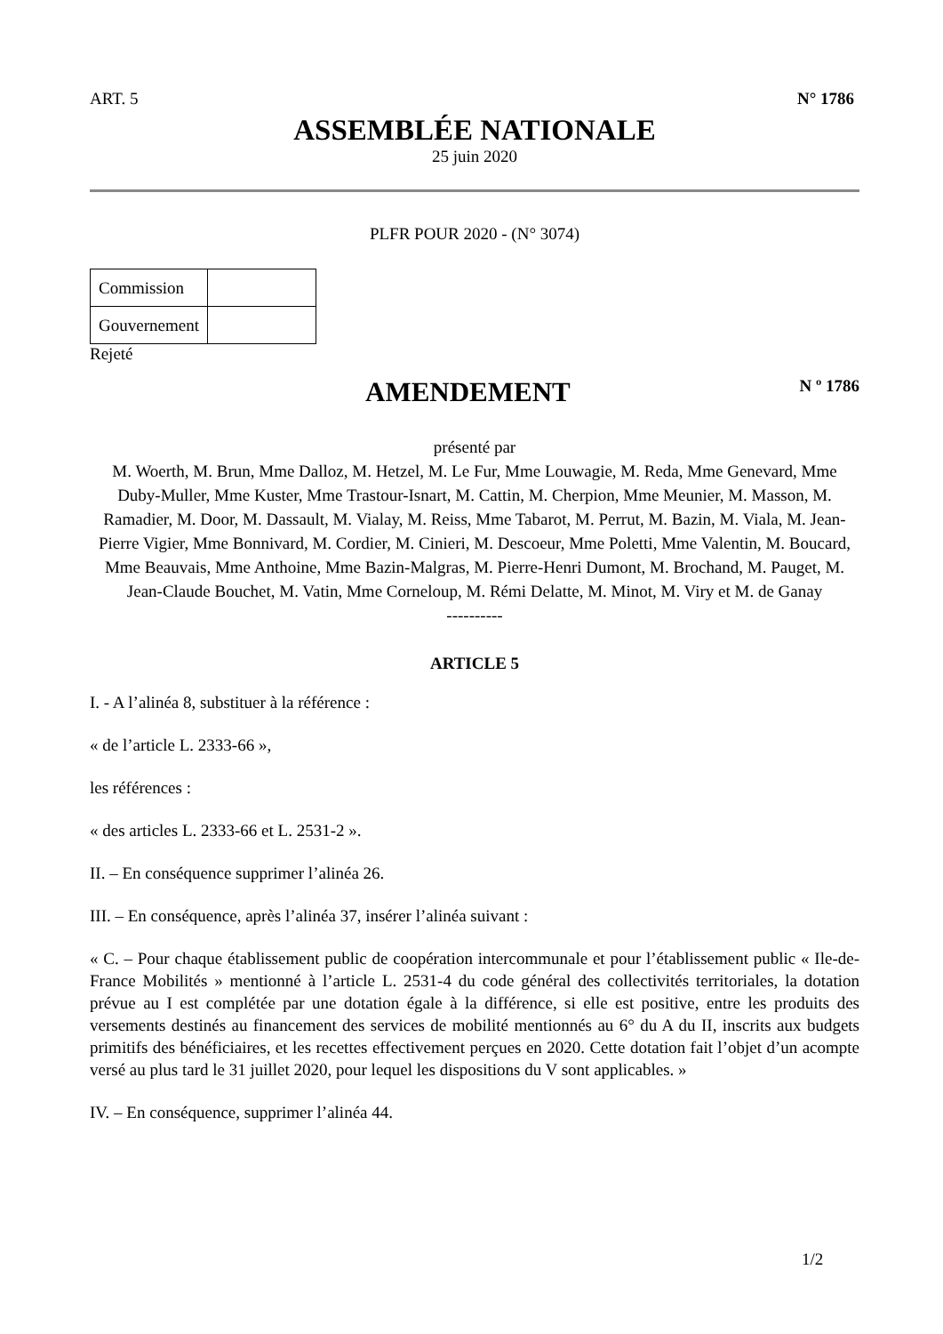ART. 5 N° 1786
ASSEMBLÉE NATIONALE
25 juin 2020
PLFR POUR 2020 - (N° 3074)
| Commission | |
| Gouvernement | |
Rejeté
AMENDEMENT
N º 1786
présenté par
M. Woerth, M. Brun, Mme Dalloz, M. Hetzel, M. Le Fur, Mme Louwagie, M. Reda, Mme Genevard, Mme Duby-Muller, Mme Kuster, Mme Trastour-Isnart, M. Cattin, M. Cherpion, Mme Meunier, M. Masson, M. Ramadier, M. Door, M. Dassault, M. Vialay, M. Reiss, Mme Tabarot, M. Perrut, M. Bazin, M. Viala, M. Jean-Pierre Vigier, Mme Bonnivard, M. Cordier, M. Cinieri, M. Descoeur, Mme Poletti, Mme Valentin, M. Boucard, Mme Beauvais, Mme Anthoine, Mme Bazin-Malgras, M. Pierre-Henri Dumont, M. Brochand, M. Pauget, M. Jean-Claude Bouchet, M. Vatin, Mme Corneloup, M. Rémi Delatte, M. Minot, M. Viry et M. de Ganay
----------
ARTICLE 5
I. - A l’alinéa 8, substituer à la référence :
« de l’article L. 2333-66 »,
les références :
« des articles L. 2333-66 et L. 2531-2 ».
II. – En conséquence supprimer l’alinéa 26.
III. – En conséquence, après l’alinéa 37, insérer l’alinéa suivant :
« C. – Pour chaque établissement public de coopération intercommunale et pour l’établissement public « Ile-de-France Mobilités » mentionné à l’article L. 2531-4 du code général des collectivités territoriales, la dotation prévue au I est complétée par une dotation égale à la différence, si elle est positive, entre les produits des versements destinés au financement des services de mobilité mentionnés au 6° du A du II, inscrits aux budgets primitifs des bénéficiaires, et les recettes effectivement perçues en 2020. Cette dotation fait l’objet d’un acompte versé au plus tard le 31 juillet 2020, pour lequel les dispositions du V sont applicables. »
IV. – En conséquence, supprimer l’alinéa 44.
1/2